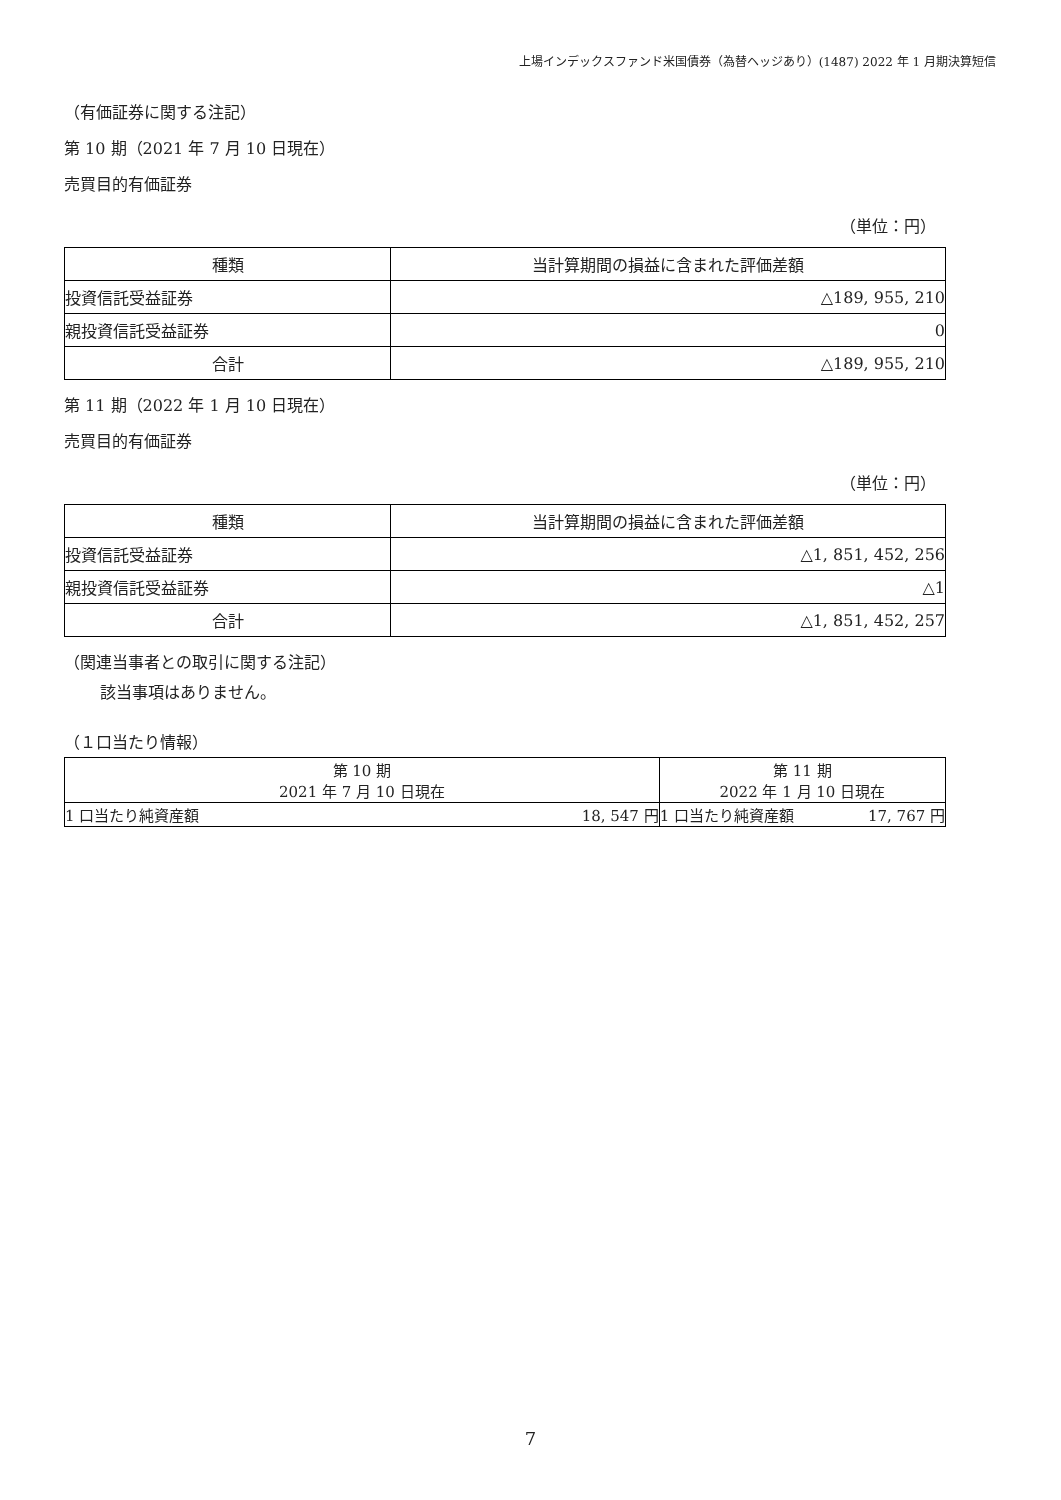上場インデックスファンド米国債券（為替ヘッジあり）(1487) 2022 年 1 月期決算短信
（有価証券に関する注記）
第 10 期（2021 年 7 月 10 日現在）
売買目的有価証券
（単位：円）
| 種類 | 当計算期間の損益に含まれた評価差額 |
| --- | --- |
| 投資信託受益証券 | △189, 955, 210 |
| 親投資信託受益証券 | 0 |
| 合計 | △189, 955, 210 |
第 11 期（2022 年 1 月 10 日現在）
売買目的有価証券
（単位：円）
| 種類 | 当計算期間の損益に含まれた評価差額 |
| --- | --- |
| 投資信託受益証券 | △1, 851, 452, 256 |
| 親投資信託受益証券 | △1 |
| 合計 | △1, 851, 452, 257 |
（関連当事者との取引に関する注記）
該当事項はありません。
（１口当たり情報）
| 第 10 期 2021 年 7 月 10 日現在 | | 第 11 期 2022 年 1 月 10 日現在 | |
| 1 口当たり純資産額 | 18, 547 円 | 1 口当たり純資産額 | 17, 767 円 |
7